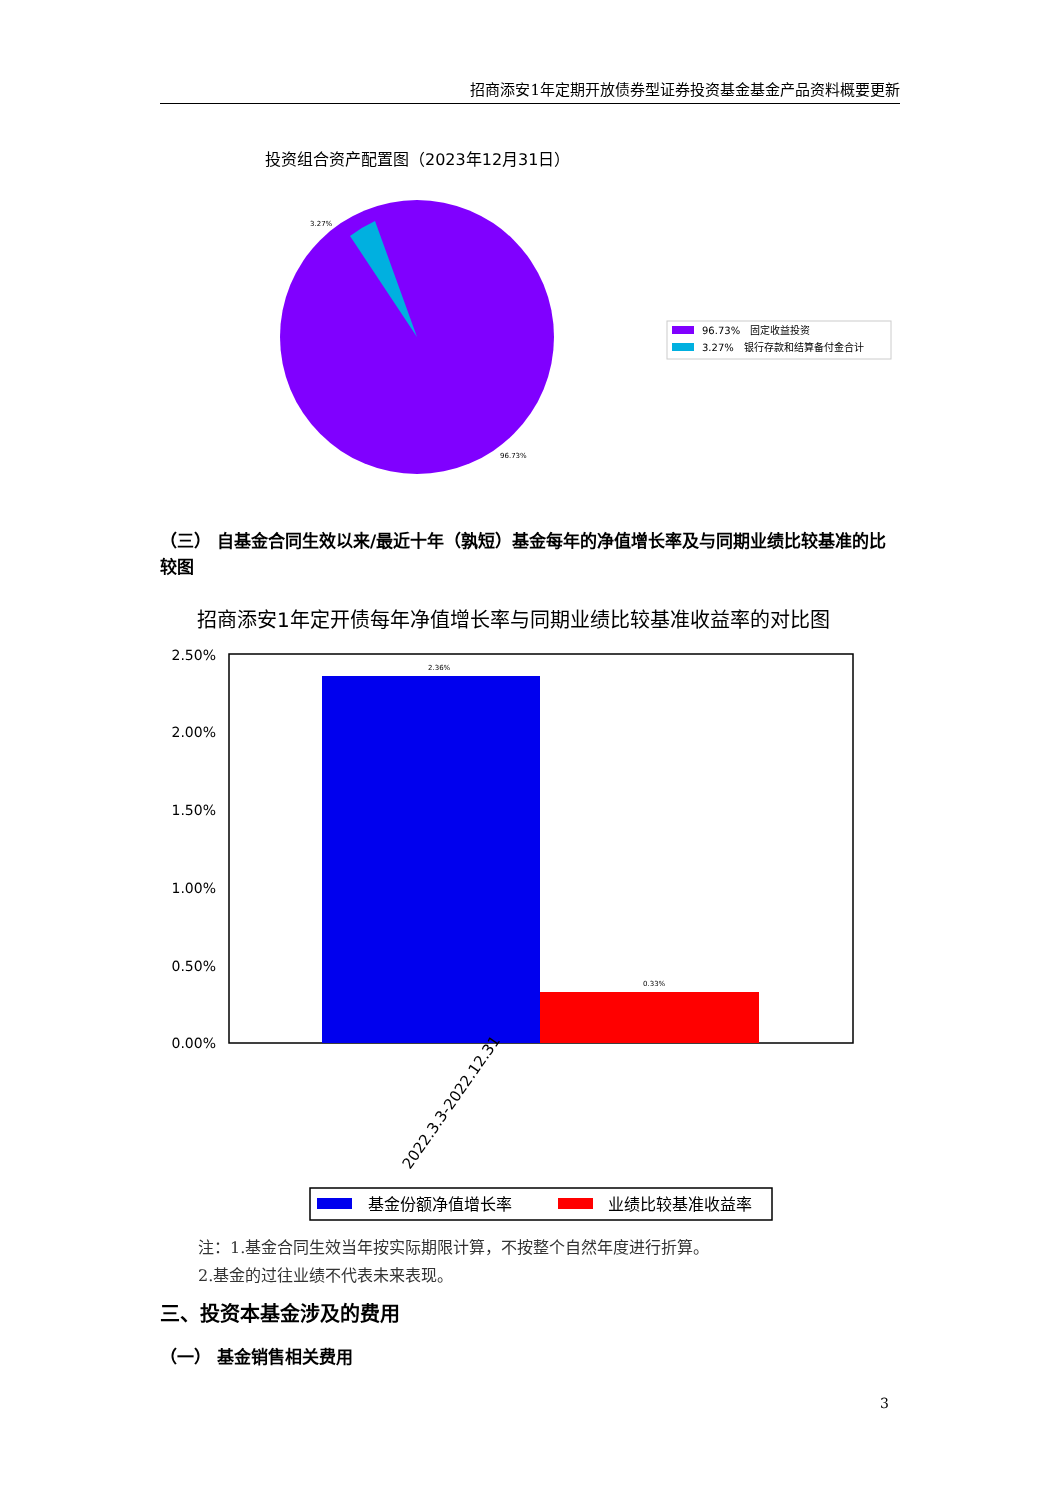招商添安1年定期开放债券型证券投资基金基金产品资料概要更新
投资组合资产配置图（2023年12月31日）
3.27%
96.73%
96.73%　固定收益投资
3.27%　银行存款和结算备付金合计
（三） 自基金合同生效以来/最近十年（孰短）基金每年的净值增长率及与同期业绩比较基准的比较图
招商添安1年定开债每年净值增长率与同期业绩比较基准收益率的对比图
2.50%
2.00%
1.50%
1.00%
0.50%
0.00%
2.36%
0.33%
2022.3.3-2022.12.31
基金份额净值增长率
业绩比较基准收益率
注：1.基金合同生效当年按实际期限计算，不按整个自然年度进行折算。
2.基金的过往业绩不代表未来表现。
三、投资本基金涉及的费用
（一） 基金销售相关费用
3